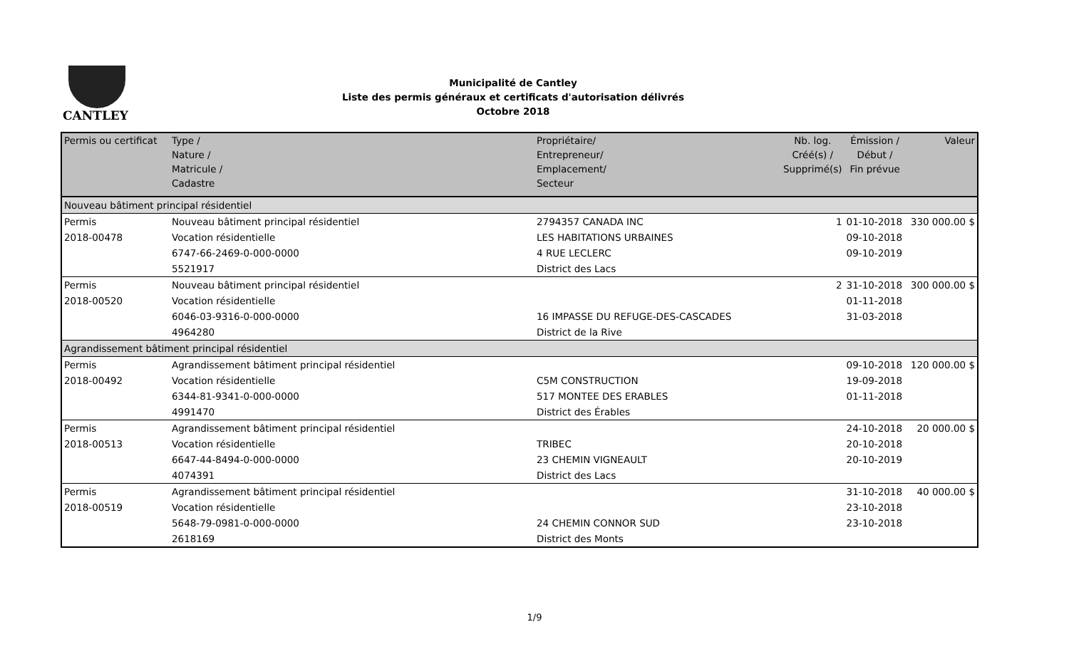CANTLEY
Municipalité de Cantley
Liste des permis généraux et certificats d'autorisation délivrés
Octobre 2018
| Permis ou certificat | Type / Nature / Matricule / Cadastre | Propriétaire/ Entrepreneur/ Emplacement/ Secteur | Nb. log. Créé(s) / Supprimé(s) | Émission / Début / Fin prévue | Valeur |
| --- | --- | --- | --- | --- | --- |
| Nouveau bâtiment principal résidentiel | | | | | |
| Permis | Nouveau bâtiment principal résidentiel | 2794357 CANADA INC | 1 | 01-10-2018 | 330 000.00 $ |
| 2018-00478 | Vocation résidentielle | LES HABITATIONS URBAINES | | 09-10-2018 | |
| | 6747-66-2469-0-000-0000 | 4 RUE LECLERC | | 09-10-2019 | |
| | 5521917 | District des Lacs | | | |
| Permis | Nouveau bâtiment principal résidentiel | | 2 | 31-10-2018 | 300 000.00 $ |
| 2018-00520 | Vocation résidentielle | | | 01-11-2018 | |
| | 6046-03-9316-0-000-0000 | 16 IMPASSE DU REFUGE-DES-CASCADES | | 31-03-2018 | |
| | 4964280 | District de la Rive | | | |
| Agrandissement bâtiment principal résidentiel | | | | | |
| Permis | Agrandissement bâtiment principal résidentiel | | | 09-10-2018 | 120 000.00 $ |
| 2018-00492 | Vocation résidentielle | C5M CONSTRUCTION | | 19-09-2018 | |
| | 6344-81-9341-0-000-0000 | 517 MONTEE DES ERABLES | | 01-11-2018 | |
| | 4991470 | District des Érables | | | |
| Permis | Agrandissement bâtiment principal résidentiel | | | 24-10-2018 | 20 000.00 $ |
| 2018-00513 | Vocation résidentielle | TRIBEC | | 20-10-2018 | |
| | 6647-44-8494-0-000-0000 | 23 CHEMIN VIGNEAULT | | 20-10-2019 | |
| | 4074391 | District des Lacs | | | |
| Permis | Agrandissement bâtiment principal résidentiel | | | 31-10-2018 | 40 000.00 $ |
| 2018-00519 | Vocation résidentielle | | | 23-10-2018 | |
| | 5648-79-0981-0-000-0000 | 24 CHEMIN CONNOR SUD | | 23-10-2018 | |
| | 2618169 | District des Monts | | | |
1/9